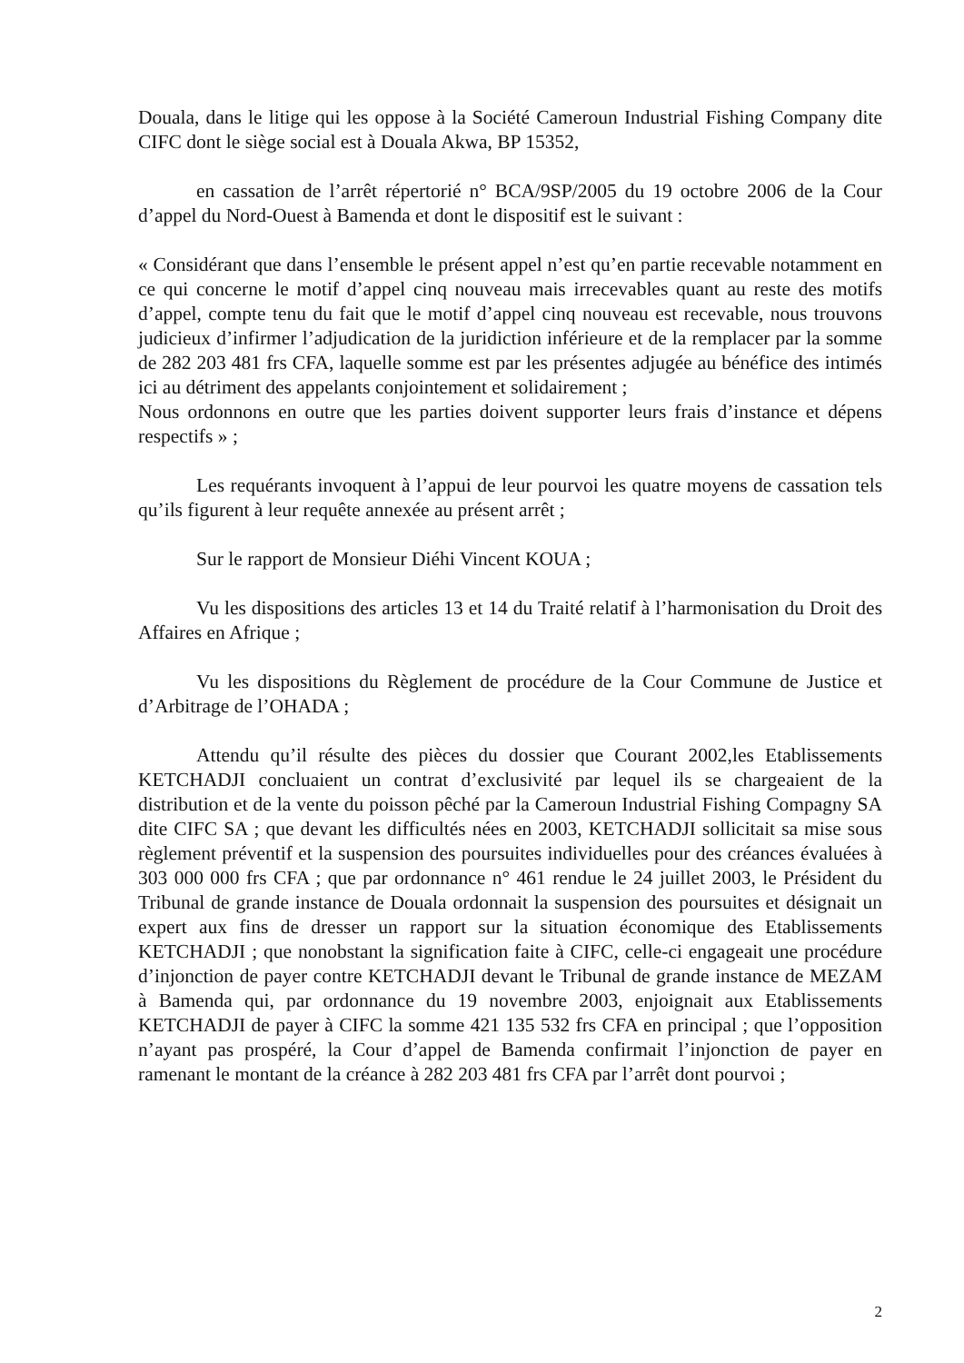Douala, dans le litige qui les oppose à la Société Cameroun Industrial Fishing Company dite CIFC dont le siège social est à Douala Akwa, BP 15352,
en cassation de l’arrêt répertorié n° BCA/9SP/2005 du 19 octobre 2006 de la Cour d’appel du Nord-Ouest à Bamenda et dont le dispositif est le suivant :
« Considérant que dans l’ensemble le présent appel n’est qu’en partie recevable notamment en ce qui concerne le motif d’appel cinq nouveau mais irrecevables quant au reste des motifs d’appel, compte tenu du fait que le motif d’appel cinq nouveau est recevable, nous trouvons judicieux d’infirmer l’adjudication de la juridiction inférieure et de la remplacer par la somme de 282 203 481 frs CFA, laquelle somme est par les présentes adjugée au bénéfice des intimés ici au détriment des appelants conjointement et solidairement ;
Nous ordonnons en outre que les parties doivent supporter leurs frais d’instance et dépens respectifs » ;
Les requérants invoquent à l’appui de leur pourvoi les quatre moyens de cassation tels qu’ils figurent à leur requête annexée au présent arrêt ;
Sur le rapport de Monsieur Diéhi Vincent KOUA ;
Vu les dispositions des articles 13 et 14 du Traité relatif à l’harmonisation du Droit des Affaires en Afrique ;
Vu les dispositions du Règlement de procédure de la Cour Commune de Justice et d’Arbitrage de l’OHADA ;
Attendu qu’il résulte des pièces du dossier que Courant 2002,les Etablissements KETCHADJI concluaient un contrat d’exclusivité par lequel ils se chargeaient de la distribution et de la vente du poisson pêché par la Cameroun Industrial Fishing Compagny SA dite CIFC SA ; que devant les difficultés nées en 2003, KETCHADJI sollicitait sa mise sous règlement préventif et la suspension des poursuites individuelles pour des créances évaluées à 303 000 000 frs CFA ; que par ordonnance n° 461 rendue le 24 juillet 2003, le Président du Tribunal de grande instance de Douala ordonnait la suspension des poursuites et désignait un expert aux fins de dresser un rapport sur la situation économique des Etablissements KETCHADJI ; que nonobstant la signification faite à CIFC, celle-ci engageait une procédure d’injonction de payer contre KETCHADJI devant le Tribunal de grande instance de MEZAM à Bamenda qui, par ordonnance du 19 novembre 2003, enjoignait aux Etablissements KETCHADJI de payer à CIFC la somme 421 135 532 frs CFA en principal ; que l’opposition n’ayant pas prospéré, la Cour d’appel de Bamenda confirmait l’injonction de payer en ramenant le montant de la créance à 282 203 481 frs CFA par l’arrêt dont pourvoi ;
2